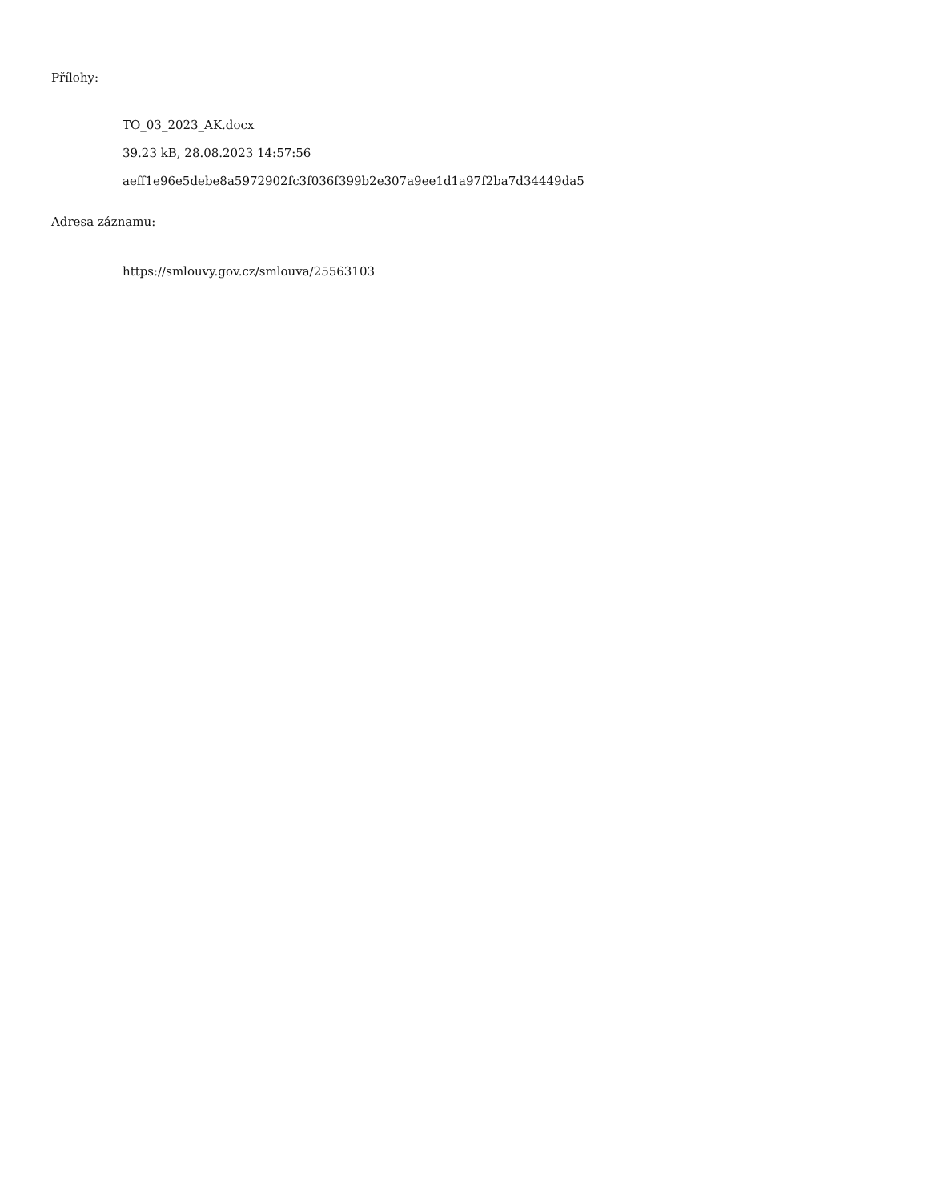Přílohy:
TO_03_2023_AK.docx
39.23 kB, 28.08.2023 14:57:56
aeff1e96e5debe8a5972902fc3f036f399b2e307a9ee1d1a97f2ba7d34449da5
Adresa záznamu:
https://smlouvy.gov.cz/smlouva/25563103